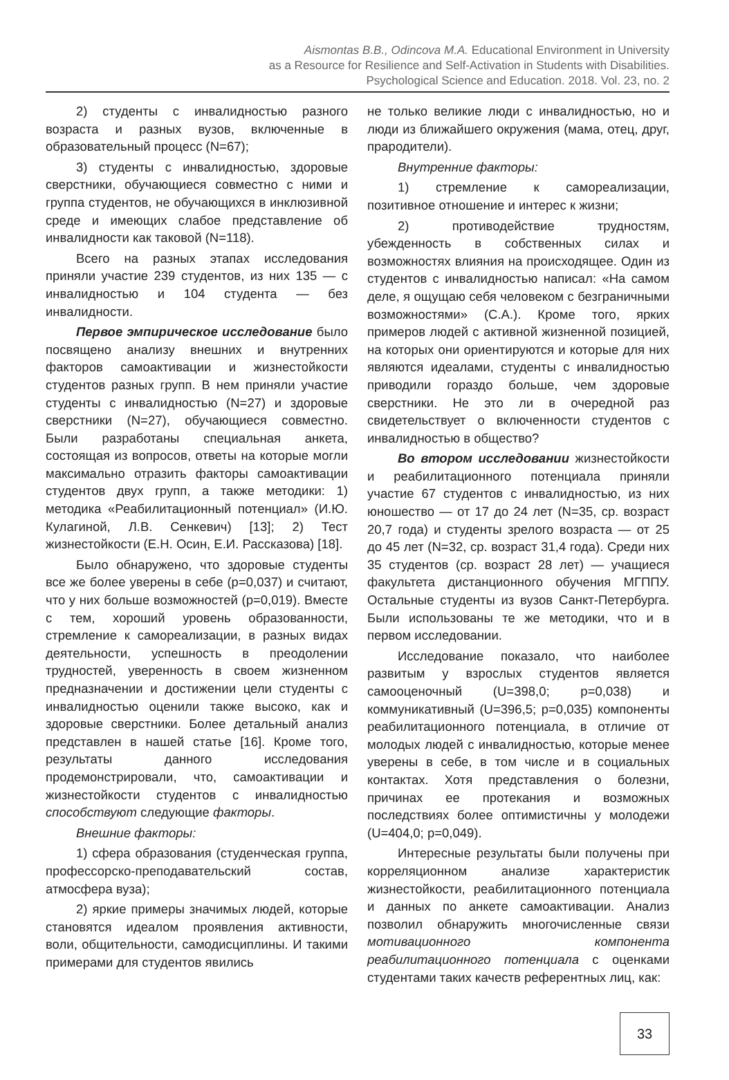Aismontas B.B., Odincova M.A. Educational Environment in University
as a Resource for Resilience and Self-Activation in Students with Disabilities.
Psychological Science and Education. 2018. Vol. 23, no. 2
2) студенты с инвалидностью разного возраста и разных вузов, включенные в образовательный процесс (N=67);
3) студенты с инвалидностью, здоровые сверстники, обучающиеся совместно с ними и группа студентов, не обучающихся в инклюзивной среде и имеющих слабое представление об инвалидности как таковой (N=118).
Всего на разных этапах исследования приняли участие 239 студентов, из них 135 — с инвалидностью и 104 студента — без инвалидности.
Первое эмпирическое исследование было посвящено анализу внешних и внутренних факторов самоактивации и жизнестойкости студентов разных групп. В нем приняли участие студенты с инвалидностью (N=27) и здоровые сверстники (N=27), обучающиеся совместно. Были разработаны специальная анкета, состоящая из вопросов, ответы на которые могли максимально отразить факторы самоактивации студентов двух групп, а также методики: 1) методика «Реабилитационный потенциал» (И.Ю. Кулагиной, Л.В. Сенкевич) [13]; 2) Тест жизнестойкости (Е.Н. Осин, Е.И. Рассказова) [18].
Было обнаружено, что здоровые студенты все же более уверены в себе (p=0,037) и считают, что у них больше возможностей (p=0,019). Вместе с тем, хороший уровень образованности, стремление к самореализации, в разных видах деятельности, успешность в преодолении трудностей, уверенность в своем жизненном предназначении и достижении цели студенты с инвалидностью оценили также высоко, как и здоровые сверстники. Более детальный анализ представлен в нашей статье [16]. Кроме того, результаты данного исследования продемонстрировали, что, самоактивации и жизнестойкости студентов с инвалидностью способствуют следующие факторы.
Внешние факторы:
1) сфера образования (студенческая группа, профессорско-преподавательский состав, атмосфера вуза);
2) яркие примеры значимых людей, которые становятся идеалом проявления активности, воли, общительности, самодисциплины. И такими примерами для студентов явились
не только великие люди с инвалидностью, но и люди из ближайшего окружения (мама, отец, друг, прародители).
Внутренние факторы:
1) стремление к самореализации, позитивное отношение и интерес к жизни;
2) противодействие трудностям, убежденность в собственных силах и возможностях влияния на происходящее. Один из студентов с инвалидностью написал: «На самом деле, я ощущаю себя человеком с безграничными возможностями» (С.А.). Кроме того, ярких примеров людей с активной жизненной позицией, на которых они ориентируются и которые для них являются идеалами, студенты с инвалидностью приводили гораздо больше, чем здоровые сверстники. Не это ли в очередной раз свидетельствует о включенности студентов с инвалидностью в общество?
Во втором исследовании жизнестойкости и реабилитационного потенциала приняли участие 67 студентов с инвалидностью, из них юношество — от 17 до 24 лет (N=35, ср. возраст 20,7 года) и студенты зрелого возраста — от 25 до 45 лет (N=32, ср. возраст 31,4 года). Среди них 35 студентов (ср. возраст 28 лет) — учащиеся факультета дистанционного обучения МГППУ. Остальные студенты из вузов Санкт-Петербурга. Были использованы те же методики, что и в первом исследовании.
Исследование показало, что наиболее развитым у взрослых студентов является самооценочный (U=398,0; p=0,038) и коммуникативный (U=396,5; p=0,035) компоненты реабилитационного потенциала, в отличие от молодых людей с инвалидностью, которые менее уверены в себе, в том числе и в социальных контактах. Хотя представления о болезни, причинах ее протекания и возможных последствиях более оптимистичны у молодежи (U=404,0; p=0,049).
Интересные результаты были получены при корреляционном анализе характеристик жизнестойкости, реабилитационного потенциала и данных по анкете самоактивации. Анализ позволил обнаружить многочисленные связи мотивационного компонента реабилитационного потенциала с оценками студентами таких качеств референтных лиц, как:
33